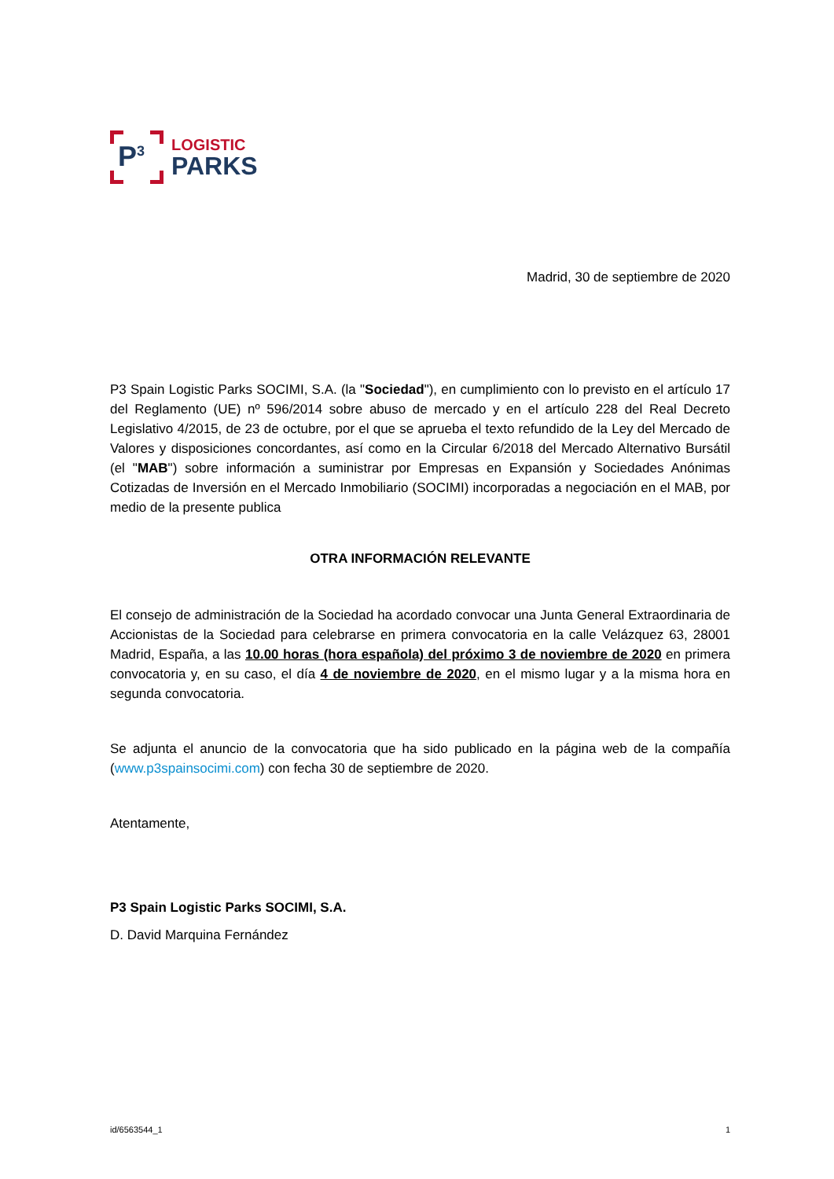P<sup>3</sup>
LOGISTIC
PARKS
Madrid, 30 de septiembre de 2020
P3 Spain Logistic Parks SOCIMI, S.A. (la "Sociedad"), en cumplimiento con lo previsto en el artículo 17 del Reglamento (UE) nº 596/2014 sobre abuso de mercado y en el artículo 228 del Real Decreto Legislativo 4/2015, de 23 de octubre, por el que se aprueba el texto refundido de la Ley del Mercado de Valores y disposiciones concordantes, así como en la Circular 6/2018 del Mercado Alternativo Bursátil (el "MAB") sobre información a suministrar por Empresas en Expansión y Sociedades Anónimas Cotizadas de Inversión en el Mercado Inmobiliario (SOCIMI) incorporadas a negociación en el MAB, por medio de la presente publica
OTRA INFORMACIÓN RELEVANTE
El consejo de administración de la Sociedad ha acordado convocar una Junta General Extraordinaria de Accionistas de la Sociedad para celebrarse en primera convocatoria en la calle Velázquez 63, 28001 Madrid, España, a las 10.00 horas (hora española) del próximo 3 de noviembre de 2020 en primera convocatoria y, en su caso, el día 4 de noviembre de 2020, en el mismo lugar y a la misma hora en segunda convocatoria.
Se adjunta el anuncio de la convocatoria que ha sido publicado en la página web de la compañía (www.p3spainsocimi.com) con fecha 30 de septiembre de 2020.
Atentamente,
P3 Spain Logistic Parks SOCIMI, S.A.
D. David Marquina Fernández
id/6563544_1 1